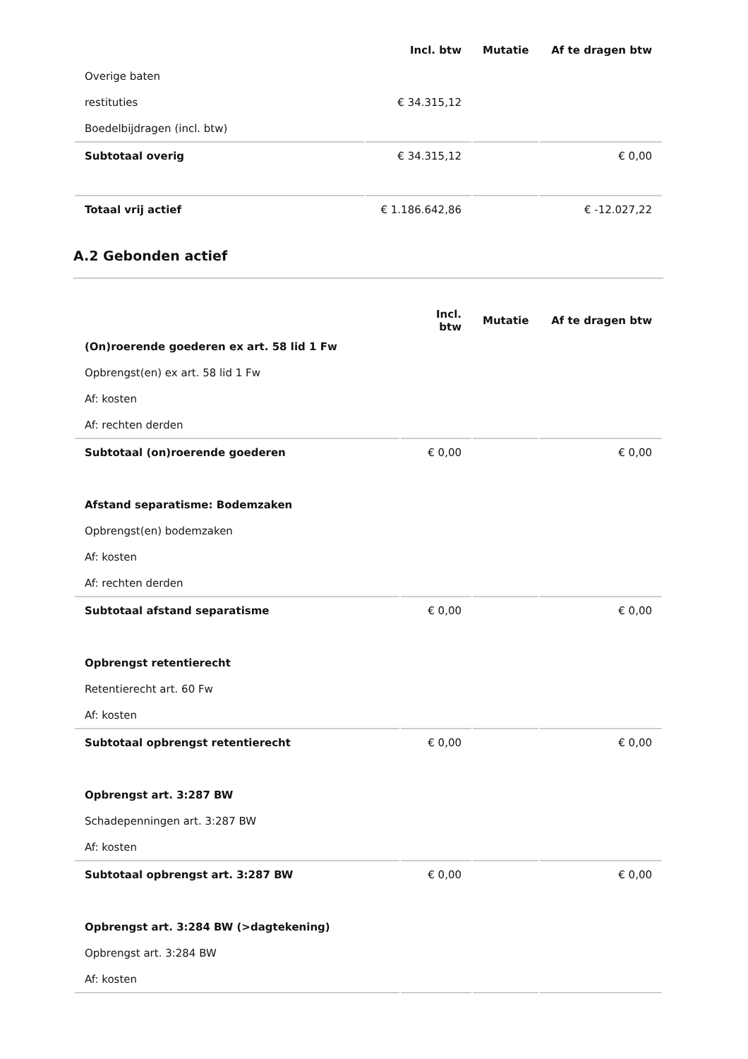| | Incl. btw | Mutatie | Af te dragen btw |
| --- | --- | --- | --- |
| Overige baten | | | |
| restituties | € 34.315,12 | | |
| Boedelbijdragen (incl. btw) | | | |
| Subtotaal overig | € 34.315,12 | | € 0,00 |
| Totaal vrij actief | € 1.186.642,86 | | € -12.027,22 |
A.2 Gebonden actief
| | Incl. btw | Mutatie | Af te dragen btw |
| --- | --- | --- | --- |
| (On)roerende goederen ex art. 58 lid 1 Fw | | | |
| Opbrengst(en) ex art. 58 lid 1 Fw | | | |
| Af: kosten | | | |
| Af: rechten derden | | | |
| Subtotaal (on)roerende goederen | € 0,00 | | € 0,00 |
| Afstand separatisme: Bodemzaken | | | |
| Opbrengst(en) bodemzaken | | | |
| Af: kosten | | | |
| Af: rechten derden | | | |
| Subtotaal afstand separatisme | € 0,00 | | € 0,00 |
| Opbrengst retentierecht | | | |
| Retentierecht art. 60 Fw | | | |
| Af: kosten | | | |
| Subtotaal opbrengst retentierecht | € 0,00 | | € 0,00 |
| Opbrengst art. 3:287 BW | | | |
| Schadepenningen art. 3:287 BW | | | |
| Af: kosten | | | |
| Subtotaal opbrengst art. 3:287 BW | € 0,00 | | € 0,00 |
| Opbrengst art. 3:284 BW (>dagtekening) | | | |
| Opbrengst art. 3:284 BW | | | |
| Af: kosten | | | |